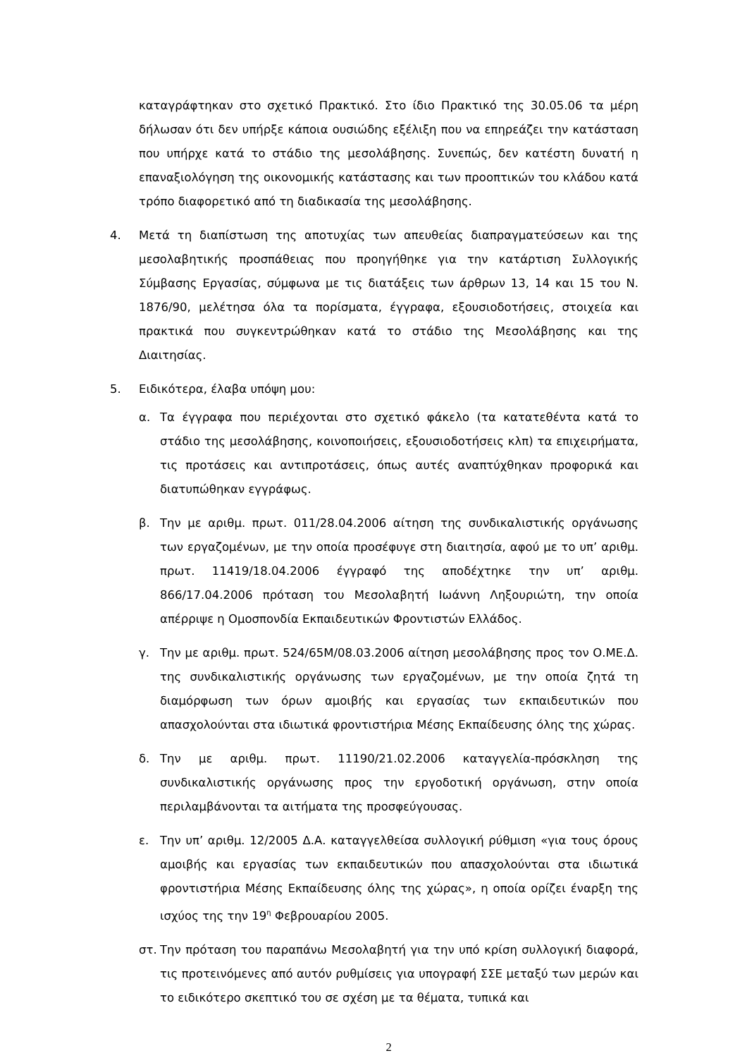καταγράφτηκαν στο σχετικό Πρακτικό. Στο ίδιο Πρακτικό της 30.05.06 τα μέρη δήλωσαν ότι δεν υπήρξε κάποια ουσιώδης εξέλιξη που να επηρεάζει την κατάσταση που υπήρχε κατά το στάδιο της μεσολάβησης. Συνεπώς, δεν κατέστη δυνατή η επαναξιολόγηση της οικονομικής κατάστασης και των προοπτικών του κλάδου κατά τρόπο διαφορετικό από τη διαδικασία της μεσολάβησης.
4. Μετά τη διαπίστωση της αποτυχίας των απευθείας διαπραγματεύσεων και της μεσολαβητικής προσπάθειας που προηγήθηκε για την κατάρτιση Συλλογικής Σύμβασης Εργασίας, σύμφωνα με τις διατάξεις των άρθρων 13, 14 και 15 του Ν. 1876/90, μελέτησα όλα τα πορίσματα, έγγραφα, εξουσιοδοτήσεις, στοιχεία και πρακτικά που συγκεντρώθηκαν κατά το στάδιο της Μεσολάβησης και της Διαιτησίας.
5. Ειδικότερα, έλαβα υπόψη μου:
α. Τα έγγραφα που περιέχονται στο σχετικό φάκελο (τα κατατεθέντα κατά το στάδιο της μεσολάβησης, κοινοποιήσεις, εξουσιοδοτήσεις κλπ) τα επιχειρήματα, τις προτάσεις και αντιπροτάσεις, όπως αυτές αναπτύχθηκαν προφορικά και διατυπώθηκαν εγγράφως.
β. Την με αριθμ. πρωτ. 011/28.04.2006 αίτηση της συνδικαλιστικής οργάνωσης των εργαζομένων, με την οποία προσέφυγε στη διαιτησία, αφού με το υπ’ αριθμ. πρωτ. 11419/18.04.2006 έγγραφό της αποδέχτηκε την υπ’ αριθμ. 866/17.04.2006 πρόταση του Μεσολαβητή Ιωάννη Ληξουριώτη, την οποία απέρριψε η Ομοσπονδία Εκπαιδευτικών Φροντιστών Ελλάδος.
γ. Την με αριθμ. πρωτ. 524/65Μ/08.03.2006 αίτηση μεσολάβησης προς τον Ο.ΜΕ.Δ. της συνδικαλιστικής οργάνωσης των εργαζομένων, με την οποία ζητά τη διαμόρφωση των όρων αμοιβής και εργασίας των εκπαιδευτικών που απασχολούνται στα ιδιωτικά φροντιστήρια Μέσης Εκπαίδευσης όλης της χώρας.
δ. Την με αριθμ. πρωτ. 11190/21.02.2006 καταγγελία-πρόσκληση της συνδικαλιστικής οργάνωσης προς την εργοδοτική οργάνωση, στην οποία περιλαμβάνονται τα αιτήματα της προσφεύγουσας.
ε. Την υπ’ αριθμ. 12/2005 Δ.Α. καταγγελθείσα συλλογική ρύθμιση «για τους όρους αμοιβής και εργασίας των εκπαιδευτικών που απασχολούνται στα ιδιωτικά φροντιστήρια Μέσης Εκπαίδευσης όλης της χώρας», η οποία ορίζει έναρξη της ισχύος της την 19<sup>η</sup> Φεβρουαρίου 2005.
στ. Την πρόταση του παραπάνω Μεσολαβητή για την υπό κρίση συλλογική διαφορά, τις προτεινόμενες από αυτόν ρυθμίσεις για υπογραφή ΣΣΕ μεταξύ των μερών και το ειδικότερο σκεπτικό του σε σχέση με τα θέματα, τυπικά και
2